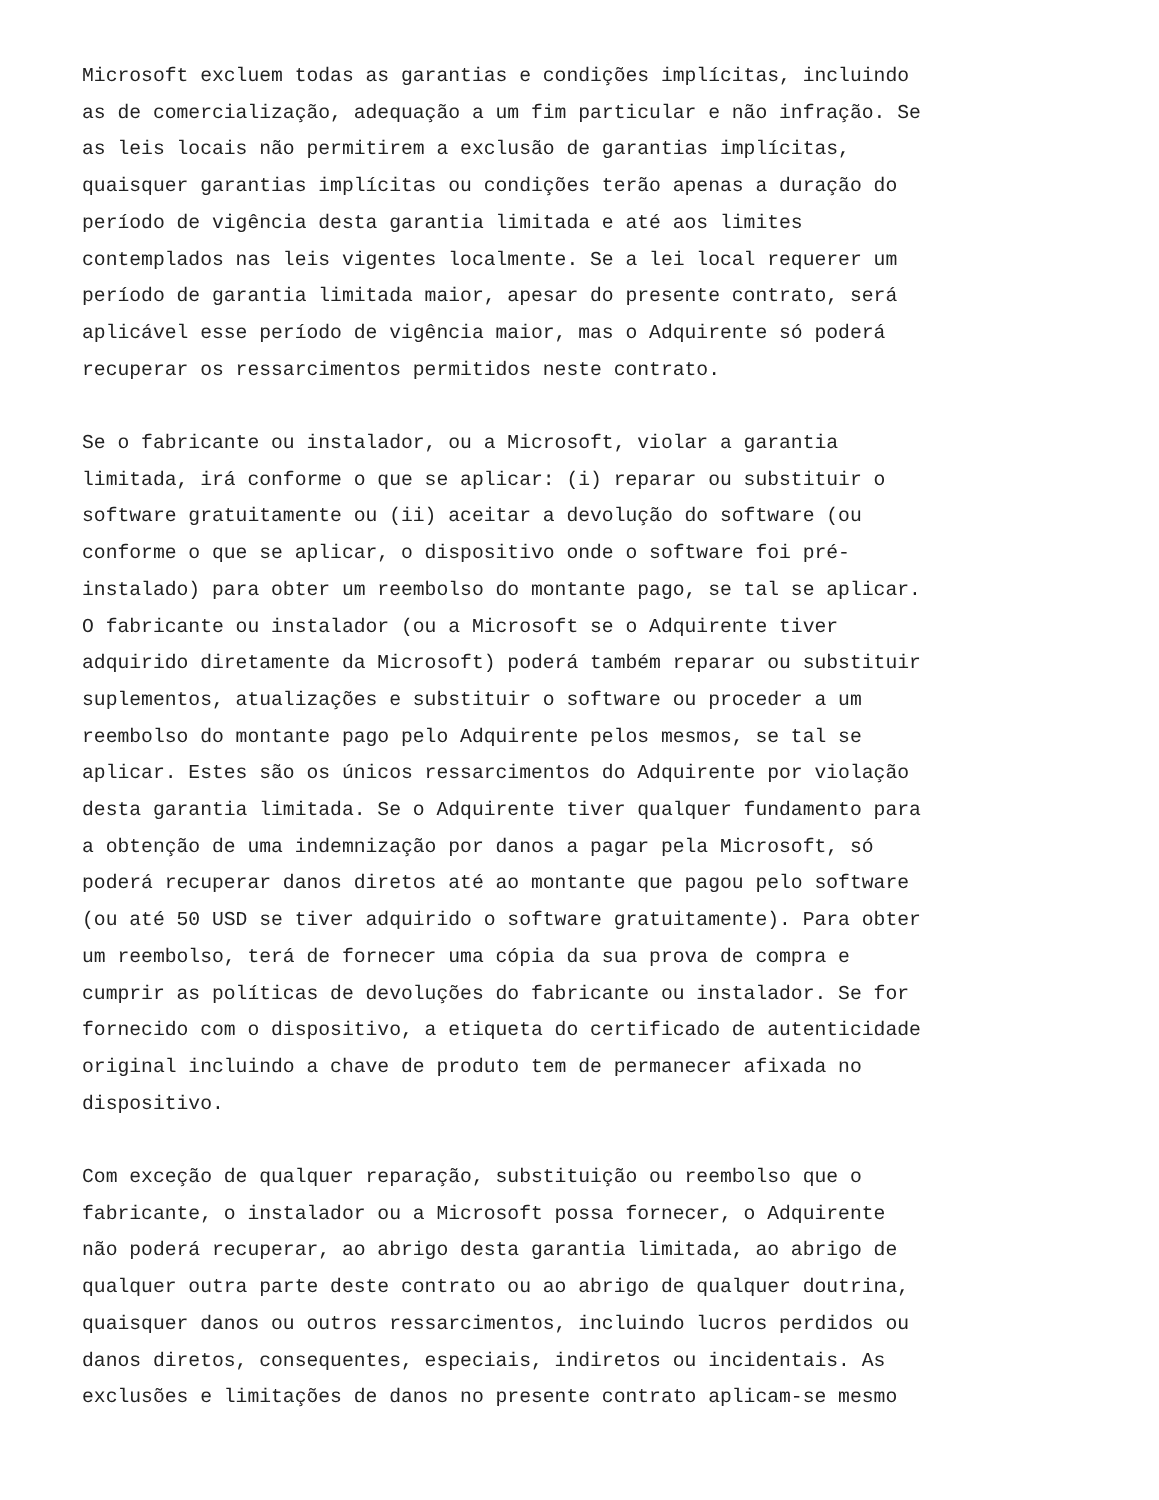Microsoft excluem todas as garantias e condições implícitas, incluindo as de comercialização, adequação a um fim particular e não infração. Se as leis locais não permitirem a exclusão de garantias implícitas, quaisquer garantias implícitas ou condições terão apenas a duração do período de vigência desta garantia limitada e até aos limites contemplados nas leis vigentes localmente. Se a lei local requerer um período de garantia limitada maior, apesar do presente contrato, será aplicável esse período de vigência maior, mas o Adquirente só poderá recuperar os ressarcimentos permitidos neste contrato.
Se o fabricante ou instalador, ou a Microsoft, violar a garantia limitada, irá conforme o que se aplicar: (i) reparar ou substituir o software gratuitamente ou (ii) aceitar a devolução do software (ou conforme o que se aplicar, o dispositivo onde o software foi pré- instalado) para obter um reembolso do montante pago, se tal se aplicar. O fabricante ou instalador (ou a Microsoft se o Adquirente tiver adquirido diretamente da Microsoft) poderá também reparar ou substituir suplementos, atualizações e substituir o software ou proceder a um reembolso do montante pago pelo Adquirente pelos mesmos, se tal se aplicar. Estes são os únicos ressarcimentos do Adquirente por violação desta garantia limitada. Se o Adquirente tiver qualquer fundamento para a obtenção de uma indemnização por danos a pagar pela Microsoft, só poderá recuperar danos diretos até ao montante que pagou pelo software (ou até 50 USD se tiver adquirido o software gratuitamente). Para obter um reembolso, terá de fornecer uma cópia da sua prova de compra e cumprir as políticas de devoluções do fabricante ou instalador. Se for fornecido com o dispositivo, a etiqueta do certificado de autenticidade original incluindo a chave de produto tem de permanecer afixada no dispositivo.
Com exceção de qualquer reparação, substituição ou reembolso que o fabricante, o instalador ou a Microsoft possa fornecer, o Adquirente não poderá recuperar, ao abrigo desta garantia limitada, ao abrigo de qualquer outra parte deste contrato ou ao abrigo de qualquer doutrina, quaisquer danos ou outros ressarcimentos, incluindo lucros perdidos ou danos diretos, consequentes, especiais, indiretos ou incidentais. As exclusões e limitações de danos no presente contrato aplicam-se mesmo